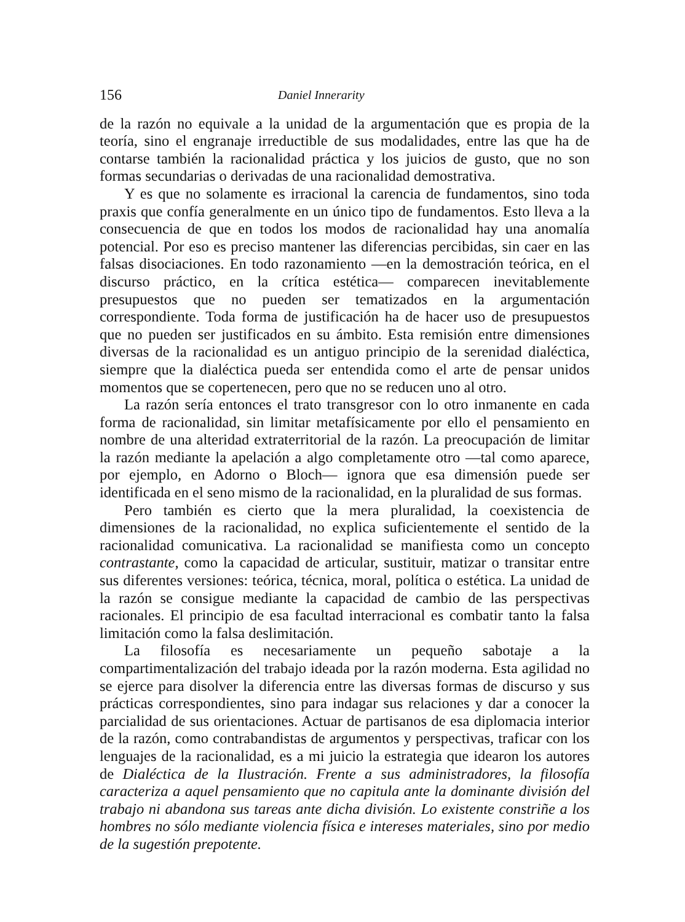156 Daniel Innerarity
de la razón no equivale a la unidad de la argumentación que es propia de la teoría, sino el engranaje irreductible de sus modalidades, entre las que ha de contarse también la racionalidad práctica y los juicios de gusto, que no son formas secundarias o derivadas de una racionalidad demostrativa.
Y es que no solamente es irracional la carencia de fundamentos, sino toda praxis que confía generalmente en un único tipo de fundamentos. Esto lleva a la consecuencia de que en todos los modos de racionalidad hay una anomalía potencial. Por eso es preciso mantener las diferencias percibidas, sin caer en las falsas disociaciones. En todo razonamiento —en la demostración teórica, en el discurso práctico, en la crítica estética— comparecen inevitablemente presupuestos que no pueden ser tematizados en la argumentación correspondiente. Toda forma de justificación ha de hacer uso de presupuestos que no pueden ser justificados en su ámbito. Esta remisión entre dimensiones diversas de la racionalidad es un antiguo principio de la serenidad dialéctica, siempre que la dialéctica pueda ser entendida como el arte de pensar unidos momentos que se copertenecen, pero que no se reducen uno al otro.
La razón sería entonces el trato transgresor con lo otro inmanente en cada forma de racionalidad, sin limitar metafísicamente por ello el pensamiento en nombre de una alteridad extraterritorial de la razón. La preocupación de limitar la razón mediante la apelación a algo completamente otro —tal como aparece, por ejemplo, en Adorno o Bloch— ignora que esa dimensión puede ser identificada en el seno mismo de la racionalidad, en la pluralidad de sus formas.
Pero también es cierto que la mera pluralidad, la coexistencia de dimensiones de la racionalidad, no explica suficientemente el sentido de la racionalidad comunicativa. La racionalidad se manifiesta como un concepto contrastante, como la capacidad de articular, sustituir, matizar o transitar entre sus diferentes versiones: teórica, técnica, moral, política o estética. La unidad de la razón se consigue mediante la capacidad de cambio de las perspectivas racionales. El principio de esa facultad interracional es combatir tanto la falsa limitación como la falsa deslimitación.
La filosofía es necesariamente un pequeño sabotaje a la compartimentalización del trabajo ideada por la razón moderna. Esta agilidad no se ejerce para disolver la diferencia entre las diversas formas de discurso y sus prácticas correspondientes, sino para indagar sus relaciones y dar a conocer la parcialidad de sus orientaciones. Actuar de partisanos de esa diplomacia interior de la razón, como contrabandistas de argumentos y perspectivas, traficar con los lenguajes de la racionalidad, es a mi juicio la estrategia que idearon los autores de Dialéctica de la Ilustración. Frente a sus administradores, la filosofía caracteriza a aquel pensamiento que no capitula ante la dominante división del trabajo ni abandona sus tareas ante dicha división. Lo existente constriñe a los hombres no sólo mediante violencia física e intereses materiales, sino por medio de la sugestión prepotente.